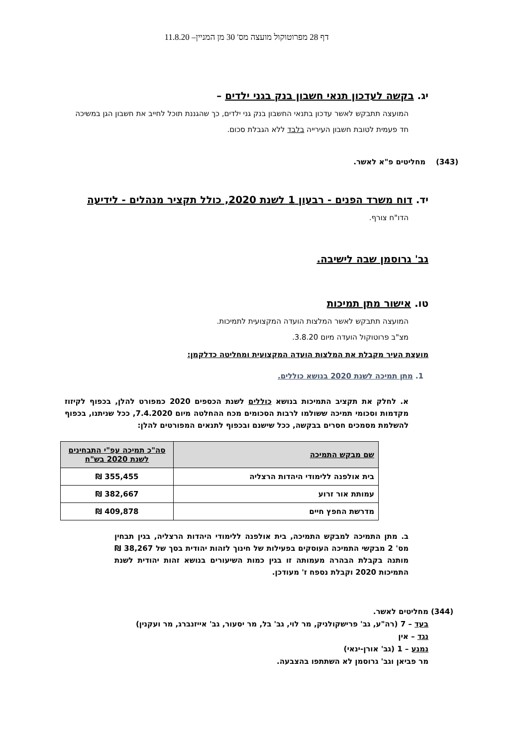דף 28 מפרוטוקול מועצה מס' 30 מן המניין– 11.8.20
יג. בקשה לעדכון תנאי חשבון בנק בגני ילדים –
המועצה תתבקש לאשר עדכון בתנאי החשבון בנק גני ילדים, כך שהגננת תוכל לחייב את חשבון הגן במשיכה חד פעמית לטובת חשבון העירייה בלבד ללא הגבלת סכום.
(343) מחליטים פ"א לאשר.
יד. דוח משרד הפנים - רבעון 1 לשנת 2020, כולל תקציר מנהלים - לידיעה
הדו"ח צורף.
גב' גרוסמן שבה לישיבה.
טו. אישור מתן תמיכות
המועצה תתבקש לאשר המלצות הועדה המקצועית לתמיכות.
מצ"ב פרוטוקול הועדה מיום 3.8.20.
מועצת העיר מקבלת את המלצות הועדה המקצועית ומחליטה כדלקמן:
1. מתן תמיכה לשנת 2020 בנושא כוללים.
א. לחלק את תקציב התמיכות בנושא כוללים לשנת הכספים 2020 כמפורט להלן, בכפוף לקיזוז מקדמות וסכומי תמיכה ששולמו לרבות הסכומים מכח ההחלטה מיום 7.4.2020, ככל שניתנו, בכפוף להשלמת מסמכים חסרים בבקשה, ככל שישנם ובכפוף לתנאים המפורטים להלן:
| שם מבקש התמיכה | סה"כ תמיכה עפ"י התבחינים לשנת 2020 בש"ח |
| --- | --- |
| בית אולפנה ללימודי היהדות הרצליה | 355,455 ₪ |
| עמותת אור זרוע | 382,667 ₪ |
| מדרשת החפץ חיים | 409,878 ₪ |
ב. מתן התמיכה למבקש התמיכה, בית אולפנה ללימודי היהדות הרצליה, בגין תבחין מס' 2 מבקשי התמיכה העוסקים בפעילות של חינוך לזהות יהודית בסך של 38,267 ₪ מותנה בקבלת הבהרה מעמותה זו בגין כמות השיעורים בנושא זהות יהודית לשנת התמיכות 2020 וקבלת נספח ז' מעודכן.
(344) מחליטים לאשר.
בעד – 7 (רה"ע, גב' פרישקולניק, מר לוי, גב' בל, מר יסעור, גב' אייזנברג, מר ועקנין)
נגד – אין
נמנע – 1 (גב' אורן-ינאי)
מר פביאן וגב' גרוסמן לא השתתפו בהצבעה.